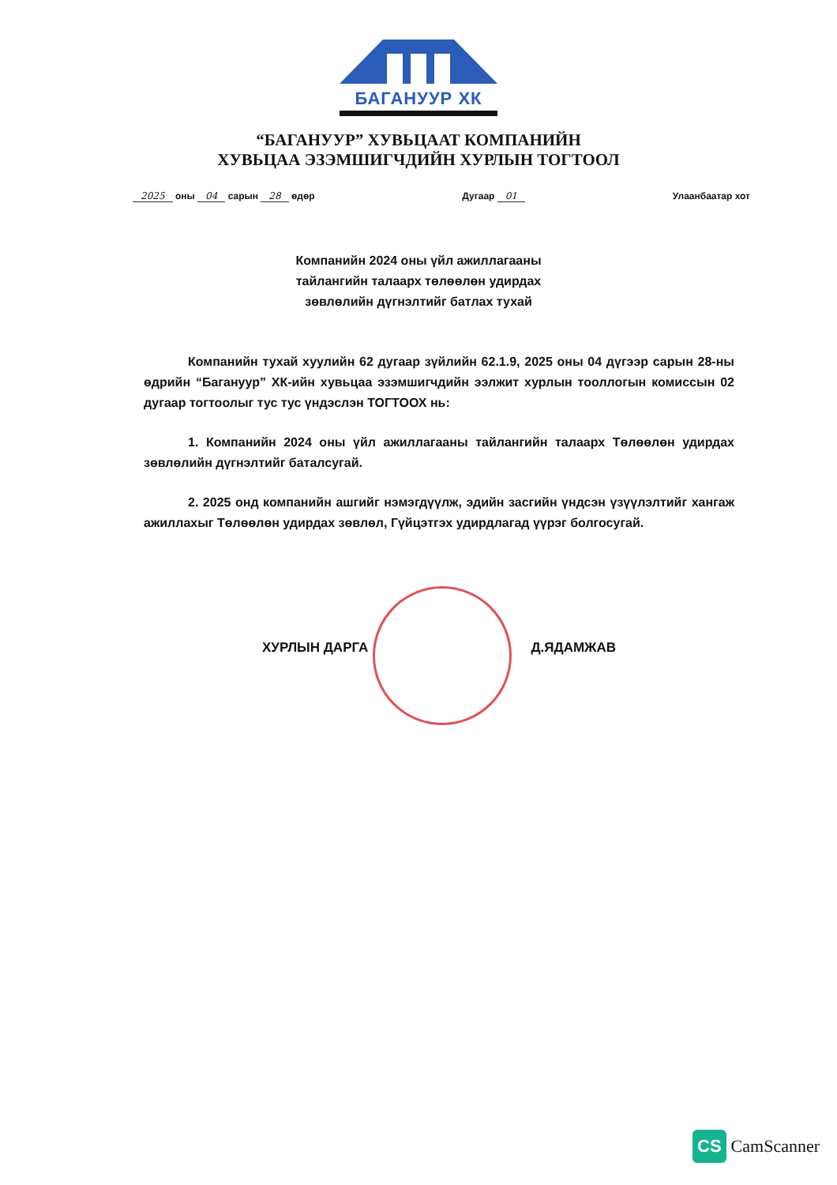БАГАНУУР ХК
“БАГАНУУР” ХУВЬЦААТ КОМПАНИЙН
ХУВЬЦАА ЭЗЭМШИГЧДИЙН ХУРЛЫН ТОГТООЛ
2025 оны 04 сарын 28 өдөр Дугаар 01 Улаанбаатар хот
Компанийн 2024 оны үйл ажиллагааны
тайлангийн талаарх төлөөлөн удирдах
зөвлөлийн дүгнэлтийг батлах тухай
Компанийн тухай хуулийн 62 дугаар зүйлийн 62.1.9, 2025 оны 04 дүгээр сарын 28-ны өдрийн “Багануур” ХК-ийн хувьцаа эзэмшигчдийн ээлжит хурлын тооллогын комиссын 02 дугаар тогтоолыг тус тус үндэслэн ТОГТООХ нь:
1. Компанийн 2024 оны үйл ажиллагааны тайлангийн талаарх Төлөөлөн удирдах зөвлөлийн дүгнэлтийг баталсугай.
2. 2025 онд компанийн ашгийг нэмэгдүүлж, эдийн засгийн үндсэн үзүүлэлтийг хангаж ажиллахыг Төлөөлөн удирдах зөвлөл, Гүйцэтгэх удирдлагад үүрэг болгосугай.
ХУРЛЫН ДАРГА Д.ЯДАМЖАВ
CS CamScanner